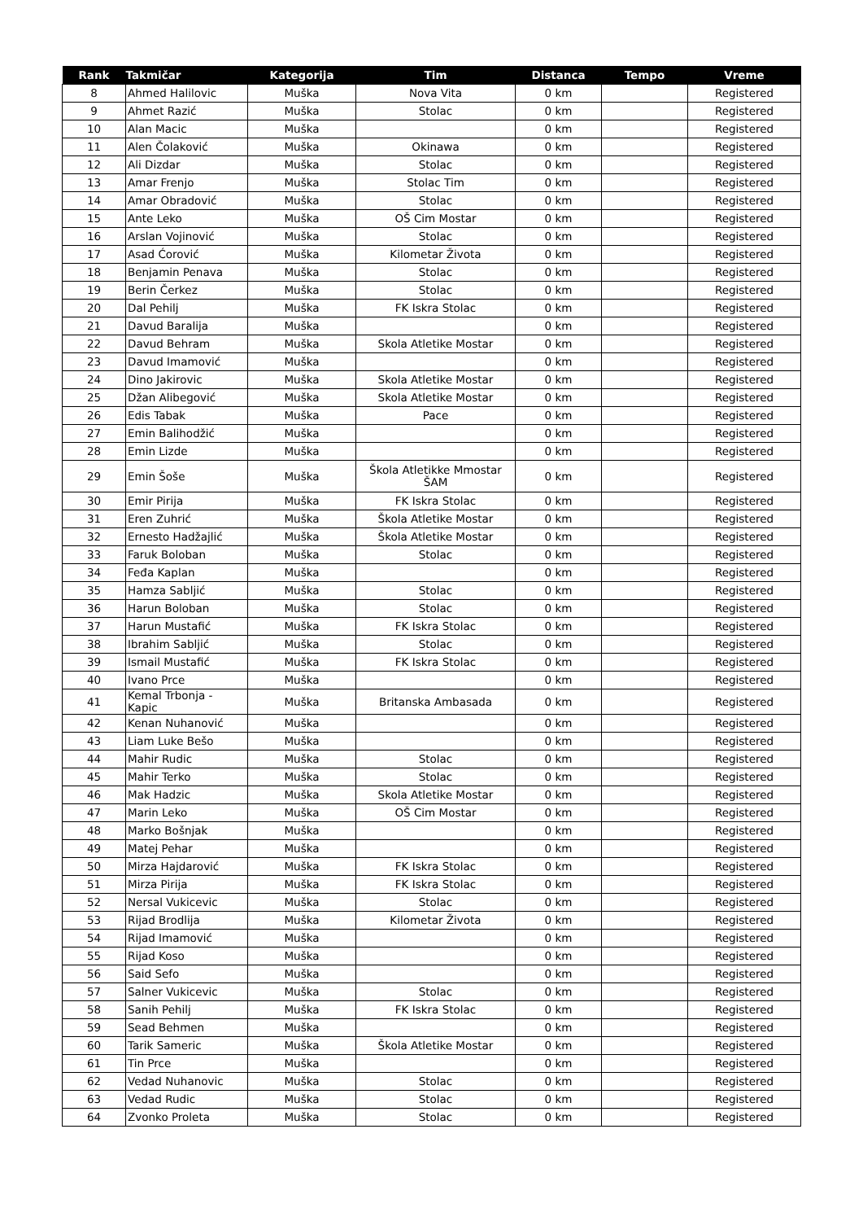| Rank | Takmičar | Kategorija | Tim | Distanca | Tempo | Vreme |
| --- | --- | --- | --- | --- | --- | --- |
| 8 | Ahmed Halilovic | Muška | Nova Vita | 0 km | | Registered |
| 9 | Ahmet Razić | Muška | Stolac | 0 km | | Registered |
| 10 | Alan Macic | Muška | | 0 km | | Registered |
| 11 | Alen Čolaković | Muška | Okinawa | 0 km | | Registered |
| 12 | Ali Dizdar | Muška | Stolac | 0 km | | Registered |
| 13 | Amar Frenjo | Muška | Stolac Tim | 0 km | | Registered |
| 14 | Amar Obradović | Muška | Stolac | 0 km | | Registered |
| 15 | Ante Leko | Muška | OŠ Cim Mostar | 0 km | | Registered |
| 16 | Arslan Vojinović | Muška | Stolac | 0 km | | Registered |
| 17 | Asad Ćorović | Muška | Kilometar Života | 0 km | | Registered |
| 18 | Benjamin Penava | Muška | Stolac | 0 km | | Registered |
| 19 | Berin Čerkez | Muška | Stolac | 0 km | | Registered |
| 20 | Dal Pehilj | Muška | FK Iskra Stolac | 0 km | | Registered |
| 21 | Davud Baralija | Muška | | 0 km | | Registered |
| 22 | Davud Behram | Muška | Skola Atletike Mostar | 0 km | | Registered |
| 23 | Davud Imamović | Muška | | 0 km | | Registered |
| 24 | Dino Jakirovic | Muška | Skola Atletike Mostar | 0 km | | Registered |
| 25 | Džan Alibegović | Muška | Skola Atletike Mostar | 0 km | | Registered |
| 26 | Edis Tabak | Muška | Pace | 0 km | | Registered |
| 27 | Emin Balihodžić | Muška | | 0 km | | Registered |
| 28 | Emin Lizde | Muška | | 0 km | | Registered |
| 29 | Emin Šoše | Muška | Škola Atletikke Mmostar ŠAM | 0 km | | Registered |
| 30 | Emir Pirija | Muška | FK Iskra Stolac | 0 km | | Registered |
| 31 | Eren Zuhrić | Muška | Škola Atletike Mostar | 0 km | | Registered |
| 32 | Ernesto Hadžajlić | Muška | Škola Atletike Mostar | 0 km | | Registered |
| 33 | Faruk Boloban | Muška | Stolac | 0 km | | Registered |
| 34 | Feđa Kaplan | Muška | | 0 km | | Registered |
| 35 | Hamza Sabljić | Muška | Stolac | 0 km | | Registered |
| 36 | Harun Boloban | Muška | Stolac | 0 km | | Registered |
| 37 | Harun Mustafić | Muška | FK Iskra Stolac | 0 km | | Registered |
| 38 | Ibrahim Sabljić | Muška | Stolac | 0 km | | Registered |
| 39 | Ismail Mustafić | Muška | FK Iskra Stolac | 0 km | | Registered |
| 40 | Ivano Prce | Muška | | 0 km | | Registered |
| 41 | Kemal Trbonja - Kapic | Muška | Britanska Ambasada | 0 km | | Registered |
| 42 | Kenan Nuhanović | Muška | | 0 km | | Registered |
| 43 | Liam Luke Bešo | Muška | | 0 km | | Registered |
| 44 | Mahir Rudic | Muška | Stolac | 0 km | | Registered |
| 45 | Mahir Terko | Muška | Stolac | 0 km | | Registered |
| 46 | Mak Hadzic | Muška | Skola Atletike Mostar | 0 km | | Registered |
| 47 | Marin Leko | Muška | OŠ Cim Mostar | 0 km | | Registered |
| 48 | Marko Bošnjak | Muška | | 0 km | | Registered |
| 49 | Matej Pehar | Muška | | 0 km | | Registered |
| 50 | Mirza Hajdarović | Muška | FK Iskra Stolac | 0 km | | Registered |
| 51 | Mirza Pirija | Muška | FK Iskra Stolac | 0 km | | Registered |
| 52 | Nersal Vukicevic | Muška | Stolac | 0 km | | Registered |
| 53 | Rijad Brodlija | Muška | Kilometar Života | 0 km | | Registered |
| 54 | Rijad Imamović | Muška | | 0 km | | Registered |
| 55 | Rijad Koso | Muška | | 0 km | | Registered |
| 56 | Said Sefo | Muška | | 0 km | | Registered |
| 57 | Salner Vukicevic | Muška | Stolac | 0 km | | Registered |
| 58 | Sanih Pehilj | Muška | FK Iskra Stolac | 0 km | | Registered |
| 59 | Sead Behmen | Muška | | 0 km | | Registered |
| 60 | Tarik Sameric | Muška | Škola Atletike Mostar | 0 km | | Registered |
| 61 | Tin Prce | Muška | | 0 km | | Registered |
| 62 | Vedad Nuhanovic | Muška | Stolac | 0 km | | Registered |
| 63 | Vedad Rudic | Muška | Stolac | 0 km | | Registered |
| 64 | Zvonko Proleta | Muška | Stolac | 0 km | | Registered |